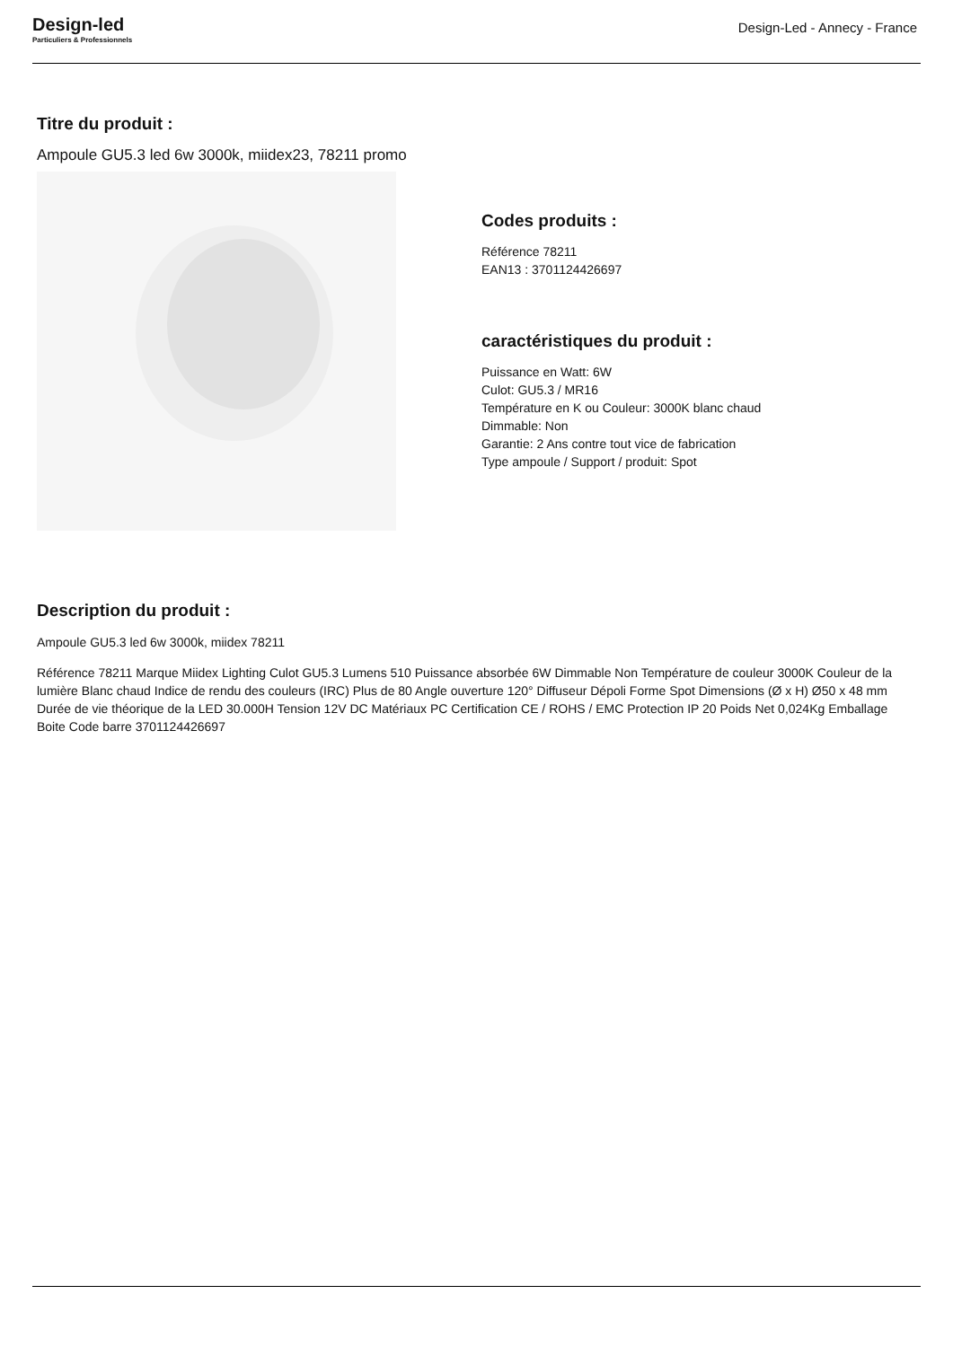Design-led
Particuliers & Professionnels
Design-Led - Annecy - France
Titre du produit :
Ampoule GU5.3 led 6w 3000k, miidex23, 78211 promo
Codes produits :
Référence 78211
EAN13 : 3701124426697
caractéristiques du produit :
Puissance en Watt: 6W
Culot: GU5.3 / MR16
Température en K ou Couleur: 3000K blanc chaud
Dimmable: Non
Garantie: 2 Ans contre tout vice de fabrication
Type ampoule / Support / produit: Spot
Description du produit :
Ampoule GU5.3 led 6w 3000k, miidex 78211
Référence 78211 Marque Miidex Lighting Culot GU5.3 Lumens 510 Puissance absorbée 6W Dimmable Non Température de couleur 3000K Couleur de la lumière Blanc chaud Indice de rendu des couleurs (IRC) Plus de 80 Angle ouverture 120° Diffuseur Dépoli Forme Spot Dimensions (Ø x H) Ø50 x 48 mm Durée de vie théorique de la LED 30.000H Tension 12V DC Matériaux PC Certification CE / ROHS / EMC Protection IP 20 Poids Net 0,024Kg Emballage Boite Code barre 3701124426697